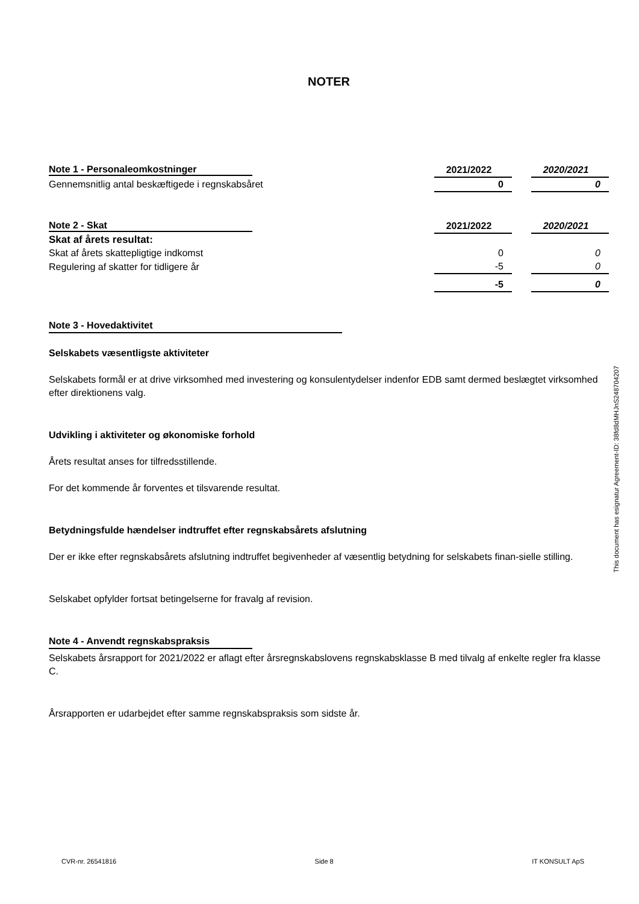NOTER
| Note 1 - Personaleomkostninger | 2021/2022 | | 2020/2021 |
| Gennemsnitlig antal beskæftigede i regnskabsåret | 0 | | 0 |
| Note 2 - Skat | 2021/2022 | | 2020/2021 |
| Skat af årets resultat: | | | |
| Skat af årets skattepligtige indkomst | 0 | | 0 |
| Regulering af skatter for tidligere år | -5 | | 0 |
| | -5 | | 0 |
Note 3 - Hovedaktivitet
Selskabets væsentligste aktiviteter
Selskabets formål er at drive virksomhed med investering og konsulentydelser indenfor EDB samt dermed beslægtet virksomhed efter direktionens valg.
Udvikling i aktiviteter og økonomiske forhold
Årets resultat anses for tilfredsstillende.
For det kommende år forventes et tilsvarende resultat.
Betydningsfulde hændelser indtruffet efter regnskabsårets afslutning
Der er ikke efter regnskabsårets afslutning indtruffet begivenheder af væsentlig betydning for selskabets finan-sielle stilling.
Selskabet opfylder fortsat betingelserne for fravalg af revision.
Note 4 - Anvendt regnskabspraksis
Selskabets årsrapport for 2021/2022 er aflagt efter årsregnskabslovens regnskabsklasse B med tilvalg af enkelte regler fra klasse C.
Årsrapporten er udarbejdet efter samme regnskabspraksis som sidste år.
This document has esignatur Agreement-ID: 38fd8dMHJnS248704207
CVR-nr. 26541816 Side 8 IT KONSULT ApS